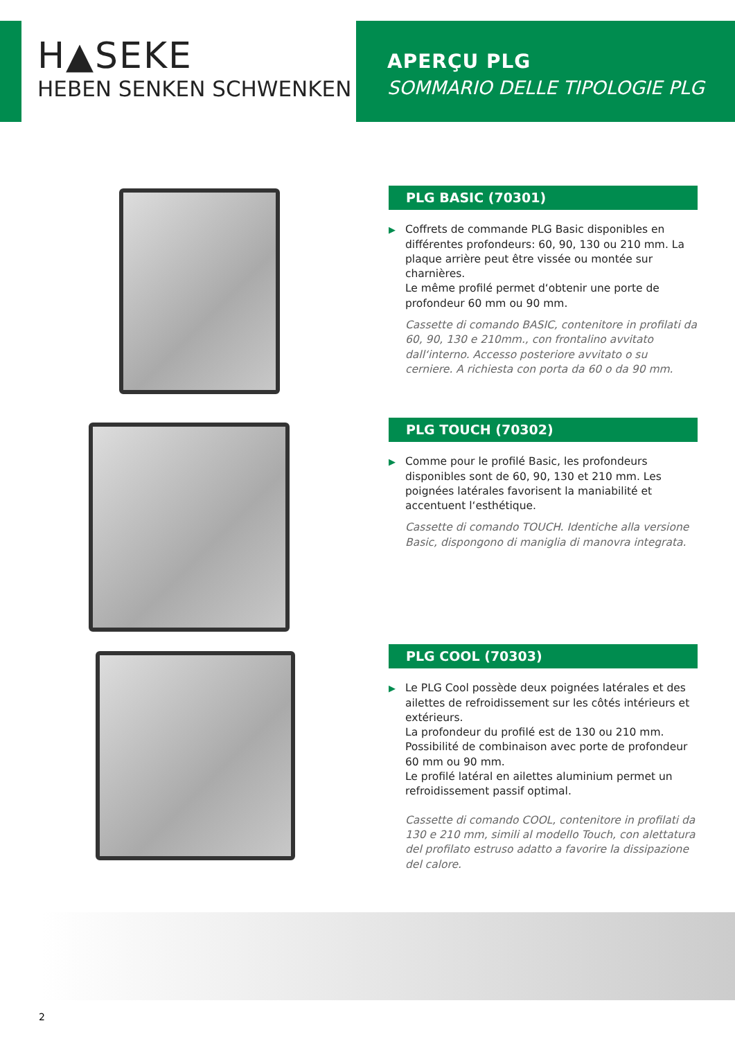H▲SEKE
HEBEN SENKEN SCHWENKEN
APERÇU PLG
SOMMARIO DELLE TIPOLOGIE PLG
PLG BASIC (70301)
▶ Coffrets de commande PLG Basic disponibles en différentes profondeurs: 60, 90, 130 ou 210 mm. La plaque arrière peut être vissée ou montée sur charnières.
Le même profilé permet d‘obtenir une porte de profondeur 60 mm ou 90 mm.
Cassette di comando BASIC, contenitore in profilati da 60, 90, 130 e 210mm., con frontalino avvitato dall‘interno. Accesso posteriore avvitato o su cerniere. A richiesta con porta da 60 o da 90 mm.
PLG TOUCH (70302)
▶ Comme pour le profilé Basic, les profondeurs disponibles sont de 60, 90, 130 et 210 mm. Les poignées latérales favorisent la maniabilité et accentuent l‘esthétique.
Cassette di comando TOUCH. Identiche alla versione Basic, dispongono di maniglia di manovra integrata.
PLG COOL (70303)
▶ Le PLG Cool possède deux poignées latérales et des ailettes de refroidissement sur les côtés intérieurs et extérieurs.
La profondeur du profilé est de 130 ou 210 mm. Possibilité de combinaison avec porte de profondeur 60 mm ou 90 mm.
Le profilé latéral en ailettes aluminium permet un refroidissement passif optimal.
Cassette di comando COOL, contenitore in profilati da 130 e 210 mm, simili al modello Touch, con alettatura del profilato estruso adatto a favorire la dissipazione del calore.
2